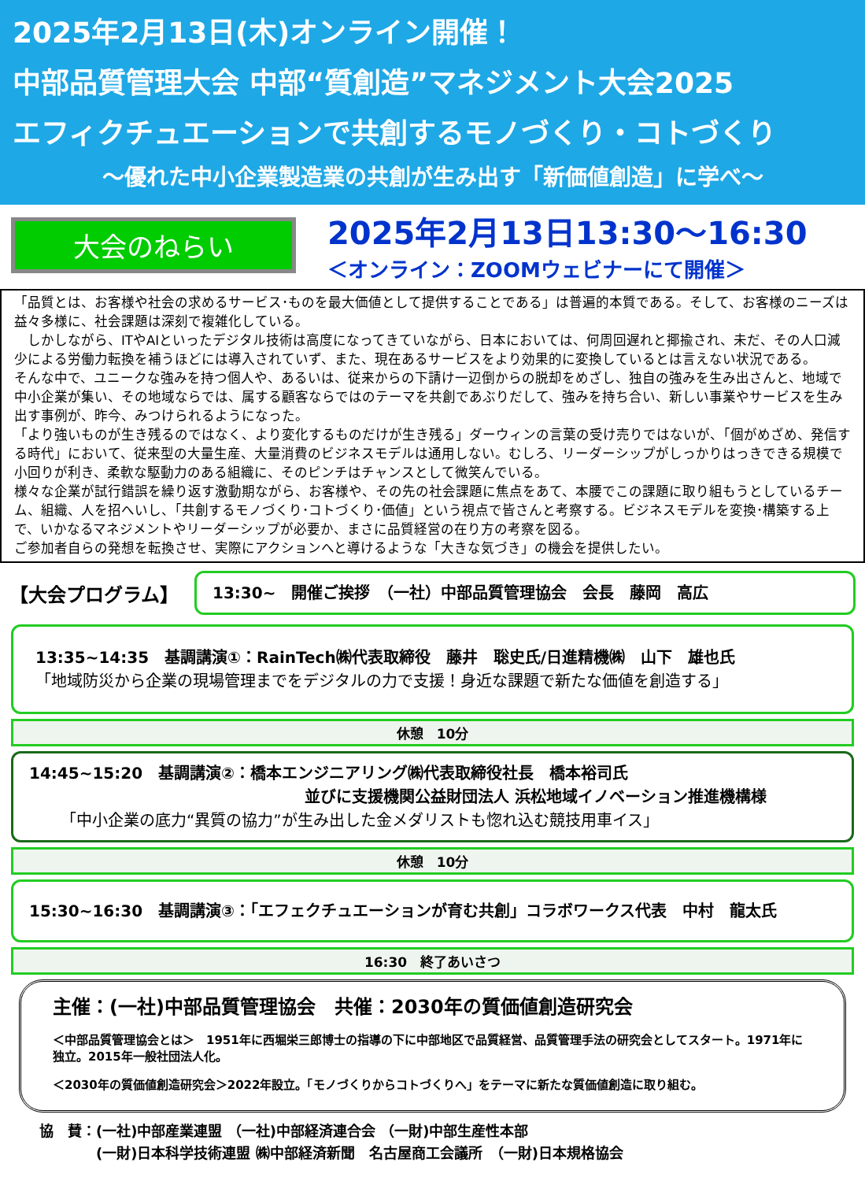2025年2月13日(木)オンライン開催！
中部品質管理大会 中部“質創造”マネジメント大会2025
エフィクチュエーションで共創するモノづくり・コトづくり
～優れた中小企業製造業の共創が生み出す「新価値創造」に学べ～
大会のねらい
2025年2月13日13:30～16:30
＜オンライン：ZOOMウェビナーにて開催＞
「品質とは、お客様や社会の求めるサービス･ものを最大価値として提供することである」は普遍的本質である。そして、お客様のニーズは益々多様に、社会課題は深刻で複雑化している。
　しかしながら、ITやAIといったデジタル技術は高度になってきていながら、日本においては、何周回遅れと揶揄され、未だ、その人口減少による労働力転換を補うほどには導入されていず、また、現在あるサービスをより効果的に変換しているとは言えない状況である。
そんな中で、ユニークな強みを持つ個人や、あるいは、従来からの下請け一辺倒からの脱却をめざし、独自の強みを生み出さんと、地域で中小企業が集い、その地域ならでは、属する顧客ならではのテーマを共創であぶりだして、強みを持ち合い、新しい事業やサービスを生み出す事例が、昨今、みつけられるようになった。
「より強いものが生き残るのではなく、より変化するものだけが生き残る」ダーウィンの言葉の受け売りではないが、「個がめざめ、発信する時代」において、従来型の大量生産、大量消費のビジネスモデルは通用しない。むしろ、リーダーシップがしっかりはっきできる規模で小回りが利き、柔軟な駆動力のある組織に、そのピンチはチャンスとして微笑んでいる。
様々な企業が試行錯誤を繰り返す激動期ながら、お客様や、その先の社会課題に焦点をあて、本腰でこの課題に取り組もうとしているチーム、組織、人を招へいし、「共創するモノづくり･コトづくり･価値」という視点で皆さんと考察する。ビジネスモデルを変換･構築する上で、いかなるマネジメントやリーダーシップが必要か、まさに品質経営の在り方の考察を図る。
ご参加者自らの発想を転換させ、実際にアクションへと導けるような「大きな気づき」の機会を提供したい。
【大会プログラム】
13:30~　開催ご挨拶　（一社）中部品質管理協会　会長　藤岡　高広
13:35~14:35　基調講演①：RainTech㈱代表取締役　藤井　聡史氏/日進精機㈱　山下　雄也氏
「地域防災から企業の現場管理までをデジタルの力で支援！身近な課題で新たな価値を創造する」
休憩　10分
14:45~15:20　基調講演②：橋本エンジニアリング㈱代表取締役社長　橋本裕司氏
並びに支援機関公益財団法人 浜松地域イノベーション推進機構様
「中小企業の底力“異質の協力”が生み出した金メダリストも惚れ込む競技用車イス」
休憩　10分
15:30~16:30　基調講演③：「エフェクチュエーションが育む共創」コラボワークス代表　中村　龍太氏
16:30　終了あいさつ
主催：(一社)中部品質管理協会　共催：2030年の質価値創造研究会
＜中部品質管理協会とは＞　1951年に西堀栄三郎博士の指導の下に中部地区で品質経営、品質管理手法の研究会としてスタート。1971年に独立。2015年一般社団法人化。
＜2030年の質価値創造研究会＞2022年設立。「モノづくりからコトづくりへ」をテーマに新たな質価値創造に取り組む。
協　賛：(一社)中部産業連盟 （一社)中部経済連合会 （一財)中部生産性本部
　　　　(一財)日本科学技術連盟 ㈱中部経済新聞　名古屋商工会議所　（一財)日本規格協会